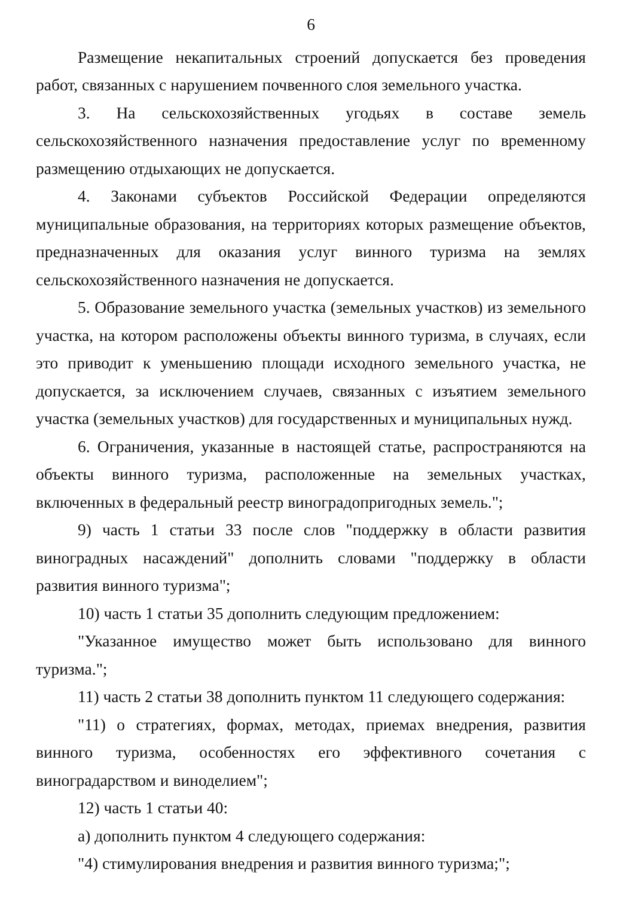6
Размещение некапитальных строений допускается без проведения работ, связанных с нарушением почвенного слоя земельного участка.
3. На сельскохозяйственных угодьях в составе земель сельскохозяйственного назначения предоставление услуг по временному размещению отдыхающих не допускается.
4. Законами субъектов Российской Федерации определяются муниципальные образования, на территориях которых размещение объектов, предназначенных для оказания услуг винного туризма на землях сельскохозяйственного назначения не допускается.
5. Образование земельного участка (земельных участков) из земельного участка, на котором расположены объекты винного туризма, в случаях, если это приводит к уменьшению площади исходного земельного участка, не допускается, за исключением случаев, связанных с изъятием земельного участка (земельных участков) для государственных и муниципальных нужд.
6. Ограничения, указанные в настоящей статье, распространяются на объекты винного туризма, расположенные на земельных участках, включенных в федеральный реестр виноградопригодных земель.";
9) часть 1 статьи 33 после слов "поддержку в области развития виноградных насаждений" дополнить словами "поддержку в области развития винного туризма";
10) часть 1 статьи 35 дополнить следующим предложением:
"Указанное имущество может быть использовано для винного туризма.";
11) часть 2 статьи 38 дополнить пунктом 11 следующего содержания:
"11) о стратегиях, формах, методах, приемах внедрения, развития винного туризма, особенностях его эффективного сочетания с виноградарством и виноделием";
12) часть 1 статьи 40:
а) дополнить пунктом 4 следующего содержания:
"4) стимулирования внедрения и развития винного туризма;";